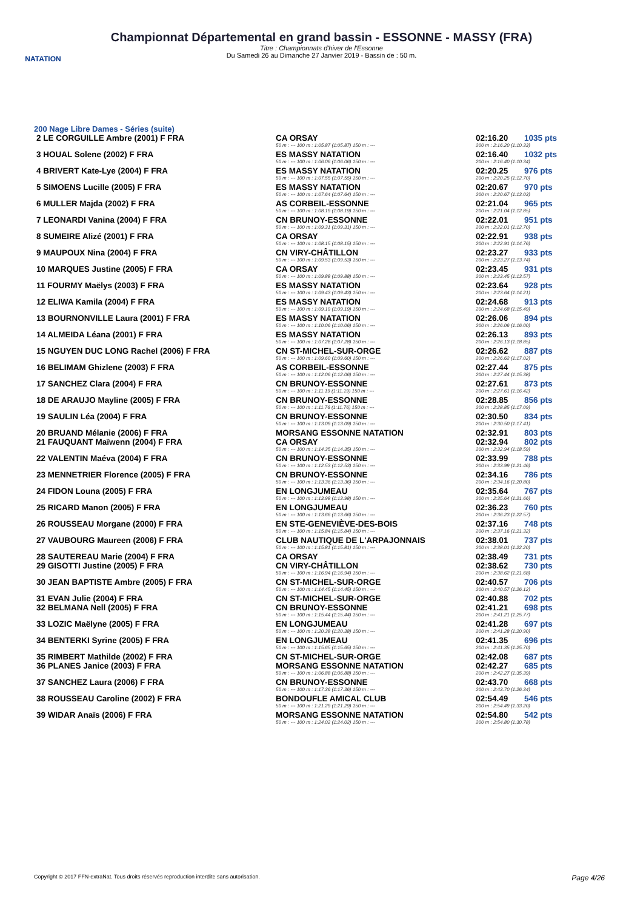NATATION
Championnat Départemental en grand bassin - ESSONNE - MASSY (FRA)
Titre : Championnats d'hiver de l'Essonne
Du Samedi 26 au Dimanche 27 Janvier 2019 - Bassin de : 50 m.
200 Nage Libre Dames - Séries (suite)
| 2 LE CORGUILLE Ambre (2001) F FRA | CA ORSAY | 02:16.20 | 1035 pts |
| | 50 m : --- 100 m : 1:05.87 (1:05.87) 150 m : --- | 200 m : 2:16.20 (1:10.33) | |
| 3 HOUAL Solene (2002) F FRA | ES MASSY NATATION | 02:16.40 | 1032 pts |
| | 50 m : --- 100 m : 1:06.06 (1:06.06) 150 m : --- | 200 m : 2:16.40 (1:10.34) | |
| 4 BRIVERT Kate-Lye (2004) F FRA | ES MASSY NATATION | 02:20.25 | 976 pts |
| | 50 m : --- 100 m : 1:07.55 (1:07.55) 150 m : --- | 200 m : 2:20.25 (1:12.70) | |
| 5 SIMOENS Lucille (2005) F FRA | ES MASSY NATATION | 02:20.67 | 970 pts |
| | 50 m : --- 100 m : 1:07.64 (1:07.64) 150 m : --- | 200 m : 2:20.67 (1:13.03) | |
| 6 MULLER Majda (2002) F FRA | AS CORBEIL-ESSONNE | 02:21.04 | 965 pts |
| | 50 m : --- 100 m : 1:08.19 (1:08.19) 150 m : --- | 200 m : 2:21.04 (1:12.85) | |
| 7 LEONARDI Vanina (2004) F FRA | CN BRUNOY-ESSONNE | 02:22.01 | 951 pts |
| | 50 m : --- 100 m : 1:09.31 (1:09.31) 150 m : --- | 200 m : 2:22.01 (1:12.70) | |
| 8 SUMEIRE Alizé (2001) F FRA | CA ORSAY | 02:22.91 | 938 pts |
| | 50 m : --- 100 m : 1:08.15 (1:08.15) 150 m : --- | 200 m : 2:22.91 (1:14.76) | |
| 9 MAUPOUX Nina (2004) F FRA | CN VIRY-CHÂTILLON | 02:23.27 | 933 pts |
| | 50 m : --- 100 m : 1:09.53 (1:09.53) 150 m : --- | 200 m : 2:23.27 (1:13.74) | |
| 10 MARQUES Justine (2005) F FRA | CA ORSAY | 02:23.45 | 931 pts |
| | 50 m : --- 100 m : 1:09.88 (1:09.88) 150 m : --- | 200 m : 2:23.45 (1:13.57) | |
| 11 FOURMY Maëlys (2003) F FRA | ES MASSY NATATION | 02:23.64 | 928 pts |
| | 50 m : --- 100 m : 1:09.43 (1:09.43) 150 m : --- | 200 m : 2:23.64 (1:14.21) | |
| 12 ELIWA Kamila (2004) F FRA | ES MASSY NATATION | 02:24.68 | 913 pts |
| | 50 m : --- 100 m : 1:09.19 (1:09.19) 150 m : --- | 200 m : 2:24.68 (1:15.49) | |
| 13 BOURNONVILLE Laura (2001) F FRA | ES MASSY NATATION | 02:26.06 | 894 pts |
| | 50 m : --- 100 m : 1:10.06 (1:10.06) 150 m : --- | 200 m : 2:26.06 (1:16.00) | |
| 14 ALMEIDA Léana (2001) F FRA | ES MASSY NATATION | 02:26.13 | 893 pts |
| | 50 m : --- 100 m : 1:07.28 (1:07.28) 150 m : --- | 200 m : 2:26.13 (1:18.85) | |
| 15 NGUYEN DUC LONG Rachel (2006) F FRA | CN ST-MICHEL-SUR-ORGE | 02:26.62 | 887 pts |
| | 50 m : --- 100 m : 1:09.60 (1:09.60) 150 m : --- | 200 m : 2:26.62 (1:17.02) | |
| 16 BELIMAM Ghizlene (2003) F FRA | AS CORBEIL-ESSONNE | 02:27.44 | 875 pts |
| | 50 m : --- 100 m : 1:12.06 (1:12.06) 150 m : --- | 200 m : 2:27.44 (1:15.38) | |
| 17 SANCHEZ Clara (2004) F FRA | CN BRUNOY-ESSONNE | 02:27.61 | 873 pts |
| | 50 m : --- 100 m : 1:11.19 (1:11.19) 150 m : --- | 200 m : 2:27.61 (1:16.42) | |
| 18 DE ARAUJO Mayline (2005) F FRA | CN BRUNOY-ESSONNE | 02:28.85 | 856 pts |
| | 50 m : --- 100 m : 1:11.76 (1:11.76) 150 m : --- | 200 m : 2:28.85 (1:17.09) | |
| 19 SAULIN Léa (2004) F FRA | CN BRUNOY-ESSONNE | 02:30.50 | 834 pts |
| | 50 m : --- 100 m : 1:13.09 (1:13.09) 150 m : --- | 200 m : 2:30.50 (1:17.41) | |
| 20 BRUAND Mélanie (2006) F FRA | MORSANG ESSONNE NATATION | 02:32.91 | 803 pts |
| 21 FAUQUANT Maïwenn (2004) F FRA | CA ORSAY | 02:32.94 | 802 pts |
| | 50 m : --- 100 m : 1:14.35 (1:14.35) 150 m : --- | 200 m : 2:32.94 (1:18.59) | |
| 22 VALENTIN Maéva (2004) F FRA | CN BRUNOY-ESSONNE | 02:33.99 | 788 pts |
| | 50 m : --- 100 m : 1:12.53 (1:12.53) 150 m : --- | 200 m : 2:33.99 (1:21.46) | |
| 23 MENNETRIER Florence (2005) F FRA | CN BRUNOY-ESSONNE | 02:34.16 | 786 pts |
| | 50 m : --- 100 m : 1:13.36 (1:13.36) 150 m : --- | 200 m : 2:34.16 (1:20.80) | |
| 24 FIDON Louna (2005) F FRA | EN LONGJUMEAU | 02:35.64 | 767 pts |
| | 50 m : --- 100 m : 1:13.98 (1:13.98) 150 m : --- | 200 m : 2:35.64 (1:21.66) | |
| 25 RICARD Manon (2005) F FRA | EN LONGJUMEAU | 02:36.23 | 760 pts |
| | 50 m : --- 100 m : 1:13.66 (1:13.66) 150 m : --- | 200 m : 2:36.23 (1:22.57) | |
| 26 ROUSSEAU Morgane (2000) F FRA | EN STE-GENEVIÈVE-DES-BOIS | 02:37.16 | 748 pts |
| | 50 m : --- 100 m : 1:15.84 (1:15.84) 150 m : --- | 200 m : 2:37.16 (1:21.32) | |
| 27 VAUBOURG Maureen (2006) F FRA | CLUB NAUTIQUE DE L'ARPAJONNAIS | 02:38.01 | 737 pts |
| | 50 m : --- 100 m : 1:15.81 (1:15.81) 150 m : --- | 200 m : 2:38.01 (1:22.20) | |
| 28 SAUTEREAU Marie (2004) F FRA | CA ORSAY | 02:38.49 | 731 pts |
| 29 GISOTTI Justine (2005) F FRA | CN VIRY-CHÂTILLON | 02:38.62 | 730 pts |
| | 50 m : --- 100 m : 1:16.94 (1:16.94) 150 m : --- | 200 m : 2:38.62 (1:21.68) | |
| 30 JEAN BAPTISTE Ambre (2005) F FRA | CN ST-MICHEL-SUR-ORGE | 02:40.57 | 706 pts |
| | 50 m : --- 100 m : 1:14.45 (1:14.45) 150 m : --- | 200 m : 2:40.57 (1:26.12) | |
| 31 EVAN Julie (2004) F FRA | CN ST-MICHEL-SUR-ORGE | 02:40.88 | 702 pts |
| 32 BELMANA Nell (2005) F FRA | CN BRUNOY-ESSONNE | 02:41.21 | 698 pts |
| | 50 m : --- 100 m : 1:15.44 (1:15.44) 150 m : --- | 200 m : 2:41.21 (1:25.77) | |
| 33 LOZIC Maëlyne (2005) F FRA | EN LONGJUMEAU | 02:41.28 | 697 pts |
| | 50 m : --- 100 m : 1:20.38 (1:20.38) 150 m : --- | 200 m : 2:41.28 (1:20.90) | |
| 34 BENTERKI Syrine (2005) F FRA | EN LONGJUMEAU | 02:41.35 | 696 pts |
| | 50 m : --- 100 m : 1:15.65 (1:15.65) 150 m : --- | 200 m : 2:41.35 (1:25.70) | |
| 35 RIMBERT Mathilde (2002) F FRA | CN ST-MICHEL-SUR-ORGE | 02:42.08 | 687 pts |
| 36 PLANES Janice (2003) F FRA | MORSANG ESSONNE NATATION | 02:42.27 | 685 pts |
| | 50 m : --- 100 m : 1:06.88 (1:06.88) 150 m : --- | 200 m : 2:42.27 (1:35.39) | |
| 37 SANCHEZ Laura (2006) F FRA | CN BRUNOY-ESSONNE | 02:43.70 | 668 pts |
| | 50 m : --- 100 m : 1:17.36 (1:17.36) 150 m : --- | 200 m : 2:43.70 (1:26.34) | |
| 38 ROUSSEAU Caroline (2002) F FRA | BONDOUFLE AMICAL CLUB | 02:54.49 | 546 pts |
| | 50 m : --- 100 m : 1:21.29 (1:21.29) 150 m : --- | 200 m : 2:54.49 (1:33.20) | |
| 39 WIDAR Anaïs (2006) F FRA | MORSANG ESSONNE NATATION | 02:54.80 | 542 pts |
| | 50 m : --- 100 m : 1:24.02 (1:24.02) 150 m : --- | 200 m : 2:54.80 (1:30.78) | |
Copyright © 2017 FFN-extraNat. Tous droits réservés reproduction interdite sans autorisation. Page 4/26